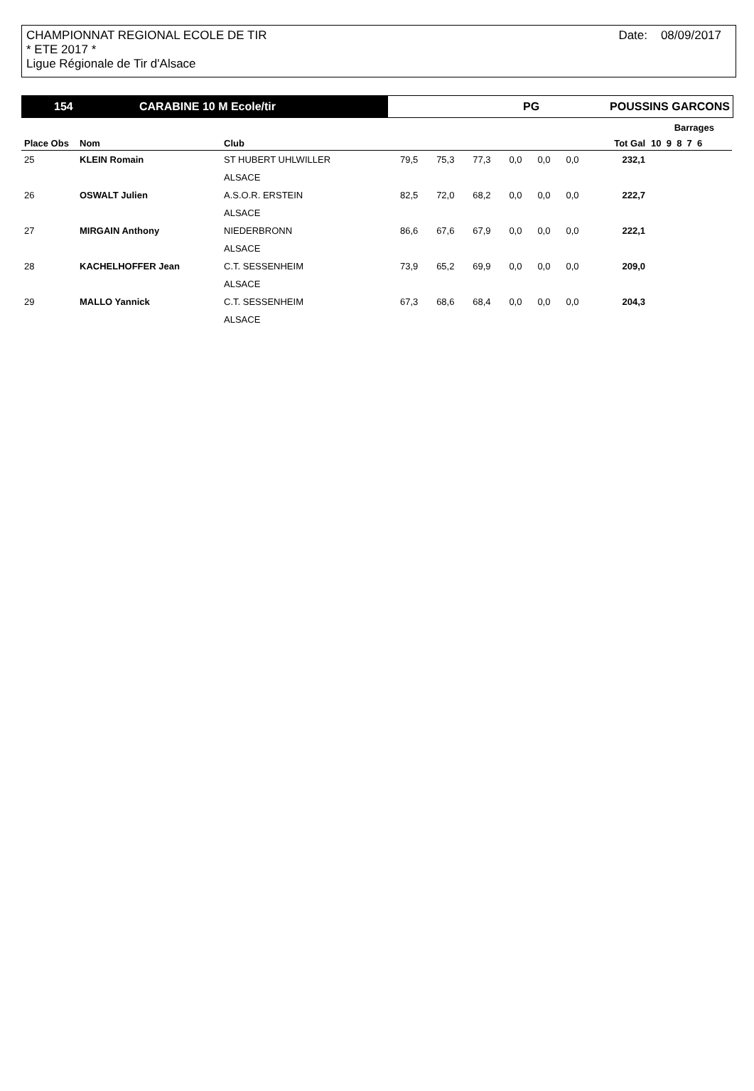CHAMPIONNAT REGIONAL ECOLE DE TIR
* ETE 2017 *
Ligue Régionale de Tir d'Alsace
Date: 08/09/2017
154 CARABINE 10 M Ecole/tir PG POUSSINS GARCONS
| | | | | | | | | | Barrages | |
| --- | --- | --- | --- | --- | --- | --- | --- | --- | --- | --- |
| Place Obs | Nom | Club | | | | | | | Tot Gal | 10 9 8 7 6 |
| 25 | KLEIN Romain | ST HUBERT UHLWILLER | 79,5 | 75,3 | 77,3 | 0,0 | 0,0 | 0,0 | 232,1 | |
| | | ALSACE | | | | | | | | |
| 26 | OSWALT Julien | A.S.O.R. ERSTEIN | 82,5 | 72,0 | 68,2 | 0,0 | 0,0 | 0,0 | 222,7 | |
| | | ALSACE | | | | | | | | |
| 27 | MIRGAIN Anthony | NIEDERBRONN | 86,6 | 67,6 | 67,9 | 0,0 | 0,0 | 0,0 | 222,1 | |
| | | ALSACE | | | | | | | | |
| 28 | KACHELHOFFER Jean | C.T. SESSENHEIM | 73,9 | 65,2 | 69,9 | 0,0 | 0,0 | 0,0 | 209,0 | |
| | | ALSACE | | | | | | | | |
| 29 | MALLO Yannick | C.T. SESSENHEIM | 67,3 | 68,6 | 68,4 | 0,0 | 0,0 | 0,0 | 204,3 | |
| | | ALSACE | | | | | | | | |